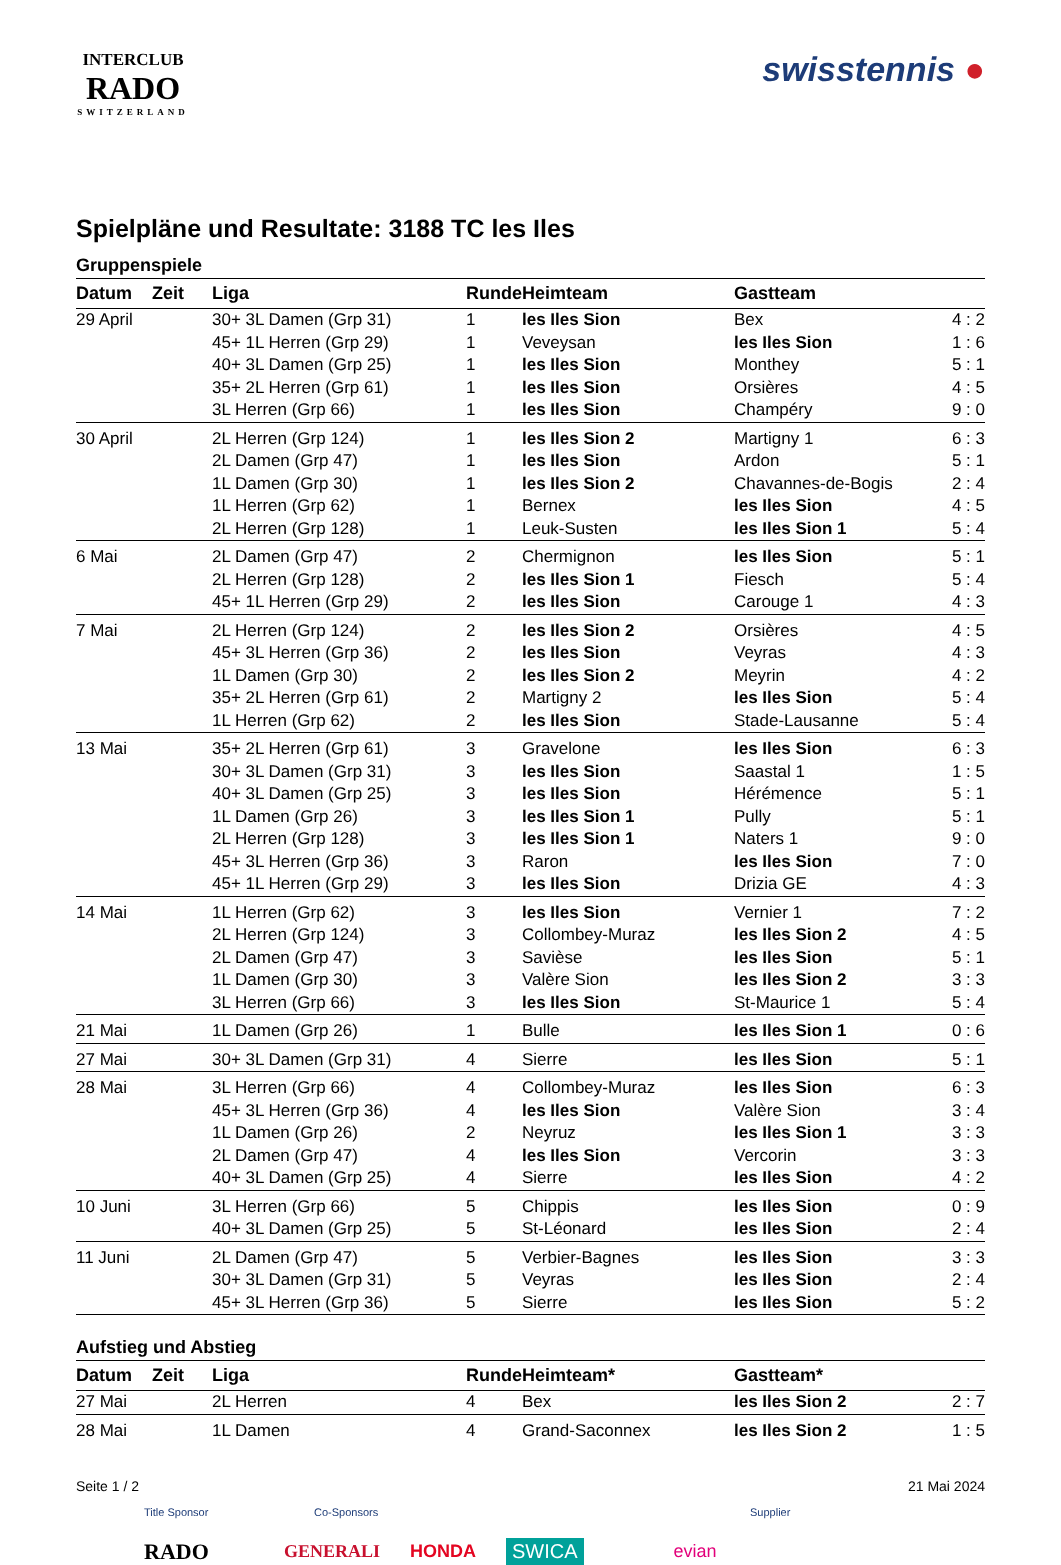INTERCLUB
RADO
SWITZERLAND
swisstennis ●
Spielpläne und Resultate: 3188 TC les Iles
Gruppenspiele
| Datum | Zeit | Liga | Runde | Heimteam | Gastteam | |
| --- | --- | --- | --- | --- | --- | --- |
| 29 April | | 30+ 3L Damen (Grp 31) | 1 | les Iles Sion | Bex | 4 : 2 |
| | | 45+ 1L Herren (Grp 29) | 1 | Veveysan | les Iles Sion | 1 : 6 |
| | | 40+ 3L Damen (Grp 25) | 1 | les Iles Sion | Monthey | 5 : 1 |
| | | 35+ 2L Herren (Grp 61) | 1 | les Iles Sion | Orsières | 4 : 5 |
| | | 3L Herren (Grp 66) | 1 | les Iles Sion | Champéry | 9 : 0 |
| 30 April | | 2L Herren (Grp 124) | 1 | les Iles Sion 2 | Martigny 1 | 6 : 3 |
| | | 2L Damen (Grp 47) | 1 | les Iles Sion | Ardon | 5 : 1 |
| | | 1L Damen (Grp 30) | 1 | les Iles Sion 2 | Chavannes-de-Bogis | 2 : 4 |
| | | 1L Herren (Grp 62) | 1 | Bernex | les Iles Sion | 4 : 5 |
| | | 2L Herren (Grp 128) | 1 | Leuk-Susten | les Iles Sion 1 | 5 : 4 |
| 6 Mai | | 2L Damen (Grp 47) | 2 | Chermignon | les Iles Sion | 5 : 1 |
| | | 2L Herren (Grp 128) | 2 | les Iles Sion 1 | Fiesch | 5 : 4 |
| | | 45+ 1L Herren (Grp 29) | 2 | les Iles Sion | Carouge 1 | 4 : 3 |
| 7 Mai | | 2L Herren (Grp 124) | 2 | les Iles Sion 2 | Orsières | 4 : 5 |
| | | 45+ 3L Herren (Grp 36) | 2 | les Iles Sion | Veyras | 4 : 3 |
| | | 1L Damen (Grp 30) | 2 | les Iles Sion 2 | Meyrin | 4 : 2 |
| | | 35+ 2L Herren (Grp 61) | 2 | Martigny 2 | les Iles Sion | 5 : 4 |
| | | 1L Herren (Grp 62) | 2 | les Iles Sion | Stade-Lausanne | 5 : 4 |
| 13 Mai | | 35+ 2L Herren (Grp 61) | 3 | Gravelone | les Iles Sion | 6 : 3 |
| | | 30+ 3L Damen (Grp 31) | 3 | les Iles Sion | Saastal 1 | 1 : 5 |
| | | 40+ 3L Damen (Grp 25) | 3 | les Iles Sion | Hérémence | 5 : 1 |
| | | 1L Damen (Grp 26) | 3 | les Iles Sion 1 | Pully | 5 : 1 |
| | | 2L Herren (Grp 128) | 3 | les Iles Sion 1 | Naters 1 | 9 : 0 |
| | | 45+ 3L Herren (Grp 36) | 3 | Raron | les Iles Sion | 7 : 0 |
| | | 45+ 1L Herren (Grp 29) | 3 | les Iles Sion | Drizia GE | 4 : 3 |
| 14 Mai | | 1L Herren (Grp 62) | 3 | les Iles Sion | Vernier 1 | 7 : 2 |
| | | 2L Herren (Grp 124) | 3 | Collombey-Muraz | les Iles Sion 2 | 4 : 5 |
| | | 2L Damen (Grp 47) | 3 | Savièse | les Iles Sion | 5 : 1 |
| | | 1L Damen (Grp 30) | 3 | Valère Sion | les Iles Sion 2 | 3 : 3 |
| | | 3L Herren (Grp 66) | 3 | les Iles Sion | St-Maurice 1 | 5 : 4 |
| 21 Mai | | 1L Damen (Grp 26) | 1 | Bulle | les Iles Sion 1 | 0 : 6 |
| 27 Mai | | 30+ 3L Damen (Grp 31) | 4 | Sierre | les Iles Sion | 5 : 1 |
| 28 Mai | | 3L Herren (Grp 66) | 4 | Collombey-Muraz | les Iles Sion | 6 : 3 |
| | | 45+ 3L Herren (Grp 36) | 4 | les Iles Sion | Valère Sion | 3 : 4 |
| | | 1L Damen (Grp 26) | 2 | Neyruz | les Iles Sion 1 | 3 : 3 |
| | | 2L Damen (Grp 47) | 4 | les Iles Sion | Vercorin | 3 : 3 |
| | | 40+ 3L Damen (Grp 25) | 4 | Sierre | les Iles Sion | 4 : 2 |
| 10 Juni | | 3L Herren (Grp 66) | 5 | Chippis | les Iles Sion | 0 : 9 |
| | | 40+ 3L Damen (Grp 25) | 5 | St-Léonard | les Iles Sion | 2 : 4 |
| 11 Juni | | 2L Damen (Grp 47) | 5 | Verbier-Bagnes | les Iles Sion | 3 : 3 |
| | | 30+ 3L Damen (Grp 31) | 5 | Veyras | les Iles Sion | 2 : 4 |
| | | 45+ 3L Herren (Grp 36) | 5 | Sierre | les Iles Sion | 5 : 2 |
Aufstieg und Abstieg
| Datum | Zeit | Liga | Runde | Heimteam* | Gastteam* | |
| --- | --- | --- | --- | --- | --- | --- |
| 27 Mai | | 2L Herren | 4 | Bex | les Iles Sion 2 | 2 : 7 |
| 28 Mai | | 1L Damen | 4 | Grand-Saconnex | les Iles Sion 2 | 1 : 5 |
Seite 1 / 2 21 Mai 2024
Title Sponsor Co-Sponsors Supplier
RADO GENERALI HONDA SWICA evian